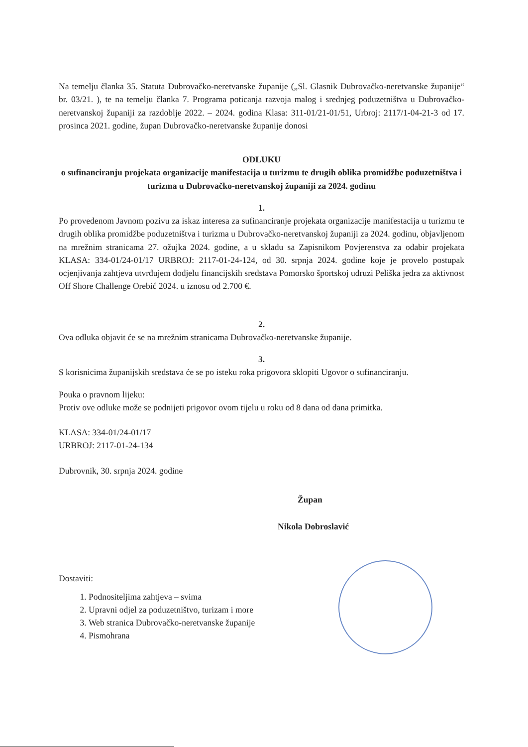Na temelju članka 35. Statuta Dubrovačko-neretvanske županije („Sl. Glasnik Dubrovačko-neretvanske županije“ br. 03/21. ), te na temelju članka 7. Programa poticanja razvoja malog i srednjeg poduzetništva u Dubrovačko-neretvanskoj županiji za razdoblje 2022. – 2024. godina Klasa: 311-01/21-01/51, Urbroj: 2117/1-04-21-3 od 17. prosinca 2021. godine, župan Dubrovačko-neretvanske županije donosi
ODLUKU
o sufinanciranju projekata organizacije manifestacija u turizmu te drugih oblika promidžbe poduzetništva i turizma u Dubrovačko-neretvanskoj županiji za 2024. godinu
1.
Po provedenom Javnom pozivu za iskaz interesa za sufinanciranje projekata organizacije manifestacija u turizmu te drugih oblika promidžbe poduzetništva i turizma u Dubrovačko-neretvanskoj županiji za 2024. godinu, objavljenom na mrežnim stranicama 27. ožujka 2024. godine, a u skladu sa Zapisnikom Povjerenstva za odabir projekata KLASA: 334-01/24-01/17 URBROJ: 2117-01-24-124, od 30. srpnja 2024. godine koje je provelo postupak ocjenjivanja zahtjeva utvrđujem dodjelu financijskih sredstava Pomorsko športskoj udruzi Peliška jedra za aktivnost Off Shore Challenge Orebić 2024. u iznosu od 2.700 €.
2.
Ova odluka objavit će se na mrežnim stranicama Dubrovačko-neretvanske županije.
3.
S korisnicima županijskih sredstava će se po isteku roka prigovora sklopiti Ugovor o sufinanciranju.
Pouka o pravnom lijeku:
Protiv ove odluke može se podnijeti prigovor ovom tijelu u roku od 8 dana od dana primitka.
KLASA: 334-01/24-01/17
URBROJ: 2117-01-24-134
Dubrovnik, 30. srpnja 2024. godine
Župan
Nikola Dobroslavić
Dostaviti:
1. Podnositeljima zahtjeva – svima
2. Upravni odjel za poduzetništvo, turizam i more
3. Web stranica Dubrovačko-neretvanske županije
4. Pismohrana